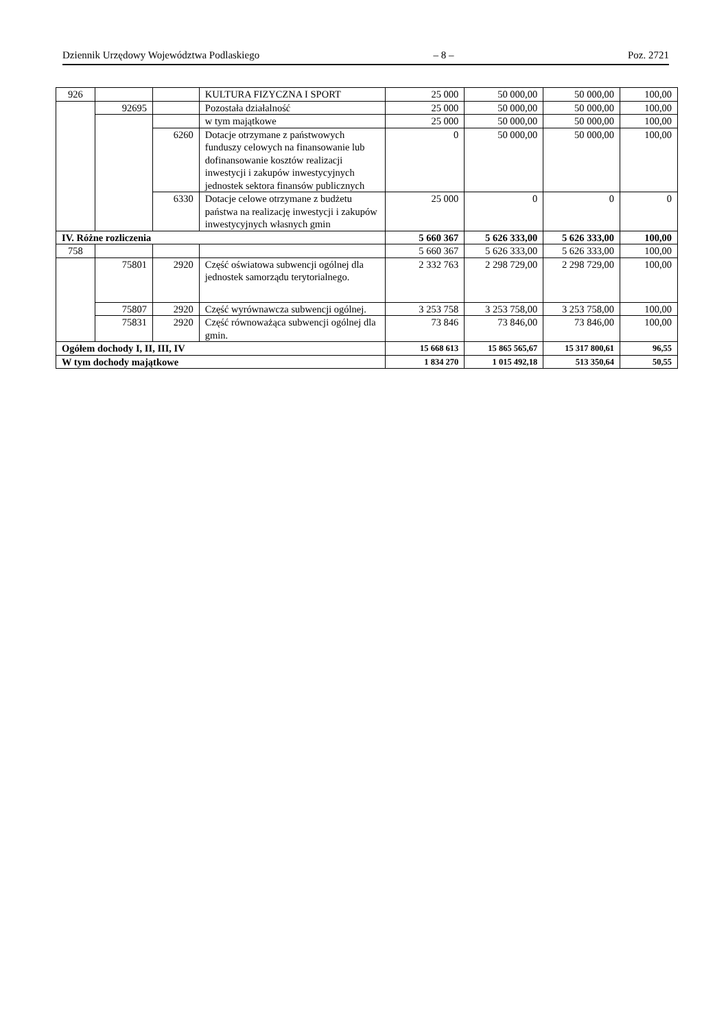Dziennik Urzędowy Województwa Podlaskiego – 8 – Poz. 2721
| 926 | | | KULTURA FIZYCZNA I SPORT | 25 000 | 50 000,00 | 50 000,00 | 100,00 |
| | 92695 | | Pozostała działalność | 25 000 | 50 000,00 | 50 000,00 | 100,00 |
| | | | w tym majątkowe | 25 000 | 50 000,00 | 50 000,00 | 100,00 |
| | | 6260 | Dotacje otrzymane z państwowych funduszy celowych na finansowanie lub dofinansowanie kosztów realizacji inwestycji i zakupów inwestycyjnych jednostek sektora finansów publicznych | 0 | 50 000,00 | 50 000,00 | 100,00 |
| | | 6330 | Dotacje celowe otrzymane z budżetu państwa na realizację inwestycji i zakupów inwestycyjnych własnych gmin | 25 000 | 0 | 0 | 0 |
| IV. Różne rozliczenia | | | | 5 660 367 | 5 626 333,00 | 5 626 333,00 | 100,00 |
| 758 | | | | 5 660 367 | 5 626 333,00 | 5 626 333,00 | 100,00 |
| | 75801 | 2920 | Część oświatowa subwencji ogólnej dla jednostek samorządu terytorialnego. | 2 332 763 | 2 298 729,00 | 2 298 729,00 | 100,00 |
| | 75807 | 2920 | Część wyrównawcza subwencji ogólnej. | 3 253 758 | 3 253 758,00 | 3 253 758,00 | 100,00 |
| | 75831 | 2920 | Część równoważąca subwencji ogólnej dla gmin. | 73 846 | 73 846,00 | 73 846,00 | 100,00 |
| Ogółem dochody I, II, III, IV | | | | 15 668 613 | 15 865 565,67 | 15 317 800,61 | 96,55 |
| W tym dochody majątkowe | | | | 1 834 270 | 1 015 492,18 | 513 350,64 | 50,55 |